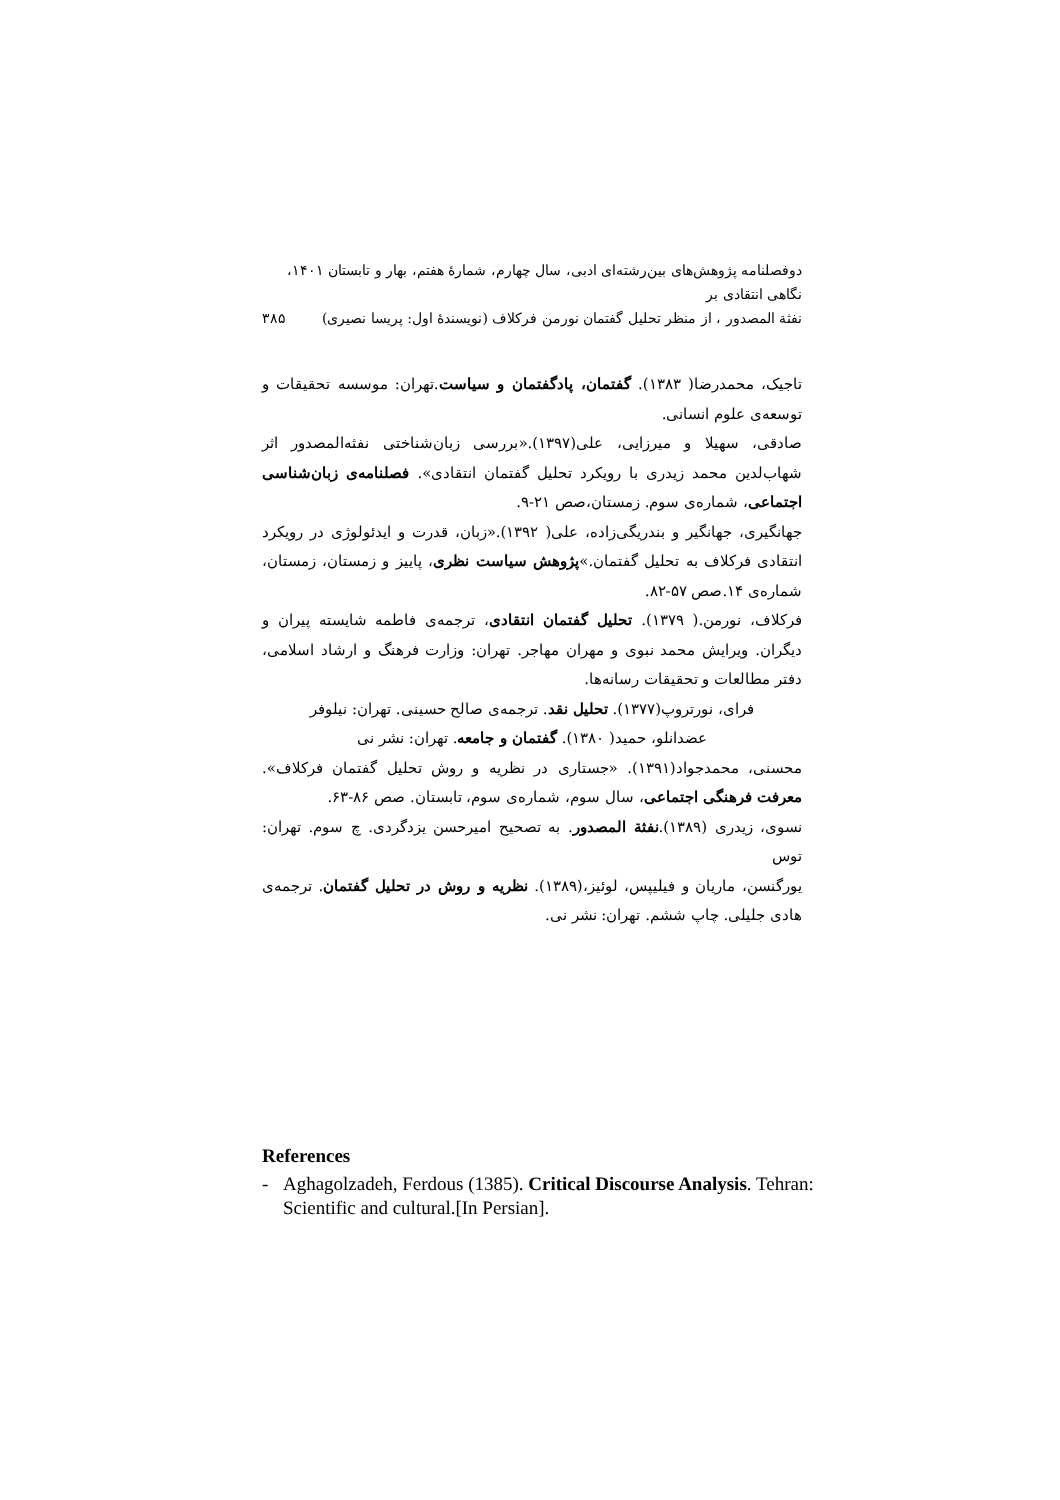دوفصلنامه پژوهش‌های بین‌رشته‌ای ادبی، سال چهارم، شمارهٔ هفتم، بهار و تابستان ۱۴۰۱، نگاهی انتقادی بر
نفثة المصدور ، از منظر تحلیل گفتمان نورمن فرکلاف (نویسندهٔ اول: پریسا نصیری) ۳۸۵
تاجیک، محمدرضا( ۱۳۸۳). گفتمان، پادگفتمان و سیاست.تهران: موسسه تحقیقات و توسعه‌ی علوم انسانی.
صادقی، سهیلا و میرزایی، علی(۱۳۹۷).«بررسی زبان‌شناختی نفثه‌المصدور اثر شهاب‌لدین محمد زیدری با رویکرد تحلیل گفتمان انتقادی». فصلنامه‌ی زبان‌شناسی اجتماعی، شماره‌ی سوم. زمستان،صص ۲۱-۹.
جهانگیری، جهانگیر و بندریگی‌زاده، علی( ۱۳۹۲).«زبان، قدرت و ایدئولوژی در رویکرد انتقادی فرکلاف به تحلیل گفتمان.»پژوهش سیاست نظری، پاییز و زمستان، زمستان، شماره‌ی ۱۴.صص ۵۷-۸۲.
فرکلاف، نورمن.( ۱۳۷۹). تحلیل گفتمان انتقادی، ترجمه‌ی فاطمه شایسته پیران و دیگران. ویرایش محمد نبوی و مهران مهاجر. تهران: وزارت فرهنگ و ارشاد اسلامی، دفتر مطالعات و تحقیقات رسانه‌ها.
فرای، نورتروپ(۱۳۷۷). تحلیل نقد. ترجمه‌ی صالح حسینی. تهران: نیلوفر
عضدانلو، حمید( ۱۳۸۰). گفتمان و جامعه. تهران: نشر نی
محسنی، محمدجواد(۱۳۹۱). «جستاری در نظریه و روش تحلیل گفتمان فرکلاف». معرفت فرهنگی اجتماعی، سال سوم، شماره‌ی سوم، تابستان. صص ۸۶-۶۳.
نسوی، زیدری (۱۳۸۹).نفثة المصدور. به تصحیح امیرحسن یزدگردی. چ سوم. تهران: توس
یورگنسن، ماریان و فیلیپس، لوئیز،(۱۳۸۹). نظریه و روش در تحلیل گفتمان. ترجمه‌ی هادی جلیلی. چاپ ششم. تهران: نشر نی.
References
- Aghagolzadeh, Ferdous (1385). Critical Discourse Analysis. Tehran: Scientific and cultural.[In Persian].